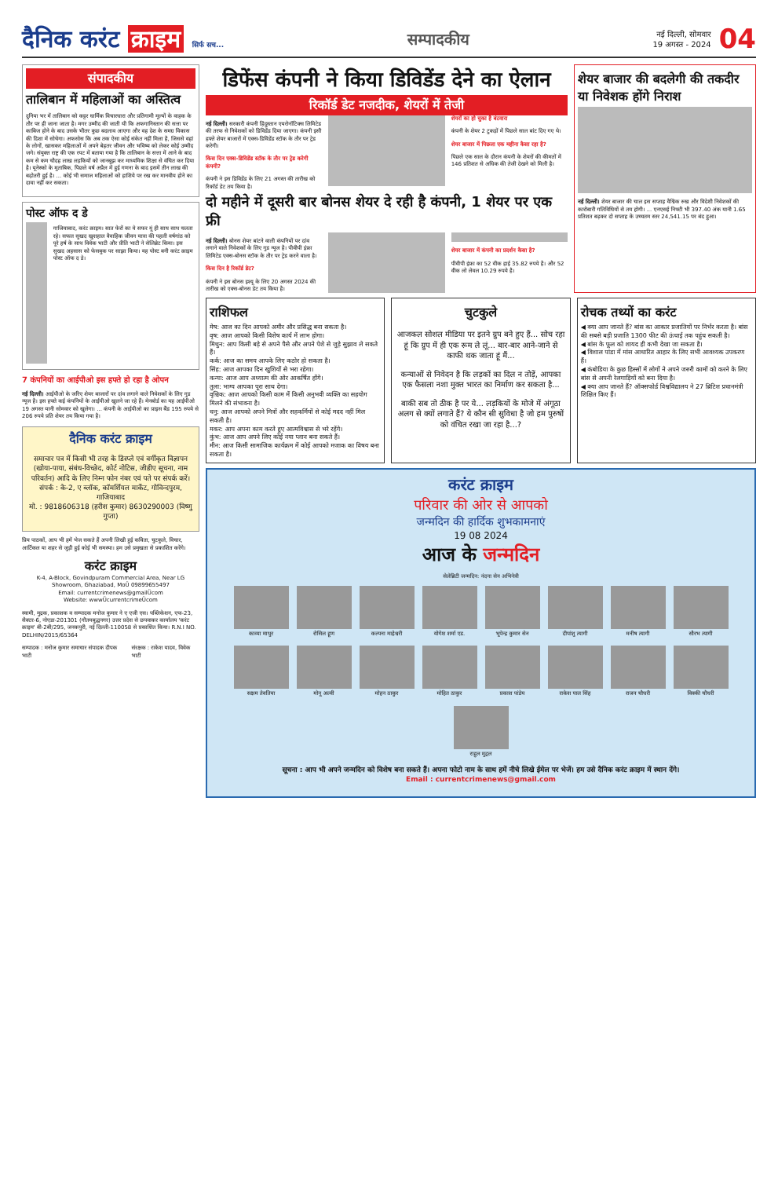दैनिक करंट क्राइम सिर्फ सच...
सम्पादकीय
नई दिल्ली, सोमवार
19 अगस्त - 2024
04
संपादकीय
तालिबान में महिलाओं का अस्तित्व
दुनिया भर में तालिबान को कट्टर धार्मिक विचारधारा और प्रतिगामी मूल्यों के वाहक के तौर पर ही जाना जाता है। मगर उम्मीद की जाती थी कि अफगानिस्तान की सत्ता पर काबिज होने के बाद उसके भीतर कुछ बदलाव आएगा और वह देश के समग्र विकास की दिशा में सोचेगा। अफसोस कि अब तक ऐसा कोई संकेत नहीं मिला है, जिससे वहां के लोगों, खासकर महिलाओं में अपने बेहतर जीवन और भविष्य को लेकर कोई उम्मीद जगे। संयुक्त राष्ट्र की एक रपट में बताया गया है कि तालिबान के सत्ता में आने के बाद कम से कम चौदह लाख लड़कियों को जानबूझ कर माध्यमिक शिक्षा से वंचित कर दिया है। यूनेस्को के मुताबिक, पिछले वर्ष अप्रैल में हुई गणना के बाद इसमें तीन लाख की बढ़ोतरी हुई है। ... कोई भी समाज महिलाओं को हाशिये पर रख कर मानवीय होने का दावा नहीं कर सकता।
पोस्ट ऑफ द डे
गाजियाबाद, करंट क्राइम। सात फेरों का ये सफर यूं ही साथ साथ चलता रहे। सफल सुखद खुशहाल वैवाहिक जीवन यात्रा की पहली वर्षगांठ को पूरे हर्ष के साथ विवेक भाटी और प्रीति भाटी ने सेलिब्रेट किया। इस सुखद अहसास को फेसबुक पर साझा किया। यह पोस्ट बनी करंट क्राइम पोस्ट ऑफ द डे।
7 कंपनियों का आईपीओ इस हफ्ते हो रहा है ओपन
नई दिल्ली। आईपीओ के जरिए शेयर बाजारों पर दांव लगाने वाले निवेशकों के लिए गुड न्यूज है। इस हफ्ते कई कंपनियों के आईपीओ खुलने जा रहे हैं। मेनबोर्ड का यह आईपीओ 19 अगस्त यानी सोमवार को खुलेगा। ... कंपनी के आईपीओ का प्राइस बैंड 195 रुपये से 206 रुपये प्रति शेयर तय किया गया है।
दैनिक करंट क्राइम
समाचार पत्र में किसी भी तरह के डिस्प्ले एवं वर्गीकृत विज्ञापन (खोया-पाया, संबंध-विच्छेद, कोर्ट नोटिस, जीडीए सूचना, नाम परिवर्तन) आदि के लिए निम्न फोन नंबर एवं पते पर संपर्क करें।
संपर्क : के-2, ए ब्लॉक, कॉमर्शियल मार्केट, गोविन्दपुरम, गाजियाबाद
मो. : 9818606318 (हरीश कुमार) 8630290003 (विष्णु गुप्ता)
प्रिय पाठकों, आप भी हमें भेज सकते हैं अपनी लिखी हुई कविता, चुटकुले, विचार, आर्टिकल या शहर से जुड़ी हुई कोई भी समस्या। हम उसे प्रमुखता से प्रकाशित करेंगे।
करंट क्राइम
K-4, A-Block, Govindpuram Commercial Area, Near LG Showroom, Ghaziabad, MoÜ 09899655497
Email: currentcrimenews@gmailÜcom
Website: wwwÜcurrentcrimeÜcom
स्वामी, मुद्रक, प्रकाशक व सम्पादक मनोज कुमार ने ए एजी एस। पब्लिकेशन, एफ-23, सैक्टर-6, नोएडा-201301 (गौतमबुद्धनगर) उत्तर प्रदेश से छपवाकर कार्यालय 'करंट क्राइम' बी-2बी/295, जनकपुरी, नई दिल्ली-110058 से प्रकाशित किया। R.N.I NO. DELHIN/2015/65364
सम्पादक : मनोज कुमार समाचार संपादक दीपक भाटी संरक्षक : राकेश यादव, विवेक भाटी
डिफेंस कंपनी ने किया डिविडेंड देने का ऐलान
रिकॉर्ड डेट नजदीक, शेयरों में तेजी
नई दिल्ली। सरकारी कंपनी हिंदुस्तान एयरोनॉटिक्स लिमिटेड की तरफ से निवेशकों को डिविडेंड दिया जाएगा। कंपनी इसी हफ्ते शेयर बाजारों में एक्स-डिविडेंड स्टॉक के तौर पर ट्रेड करेगी।
किस दिन एक्स-डिविडेंड स्टॉक के तौर पर ट्रेड करेगी कंपनी?
कंपनी ने इस डिविडेंड के लिए 21 अगस्त की तारीख को रिकॉर्ड डेट तय किया है।
शेयरों का हो चुका है बंटवारा
कंपनी के शेयर 2 टुकड़ों में पिछले साल बांट दिए गए थे।
शेयर बाजार में पिछला एक महीना कैसा रहा है?
पिछले एक साल के दौरान कंपनी के शेयरों की कीमतों में 146 प्रतिशत से अधिक की तेजी देखने को मिली है।
दो महीने में दूसरी बार बोनस शेयर दे रही है कंपनी, 1 शेयर पर एक फ्री
नई दिल्ली। बोनस शेयर बांटने वाली कंपनियों पर दांव लगाने वाले निवेशकों के लिए गुड न्यूज है। पीवीपी इंफ्रा लिमिटेड एक्स-बोनस स्टॉक के तौर पर ट्रेड करने वाला है।
किस दिन है रिकॉर्ड डेट?
कंपनी ने इस बोनस इश्यू के लिए 20 अगस्त 2024 की तारीख को एक्स-बोनस डेट तय किया है।
शेयर बाजार में कंपनी का प्रदर्शन कैसा है?
पीवीपी इंफ्रा का 52 वीक हाई 35.82 रुपये है। और 52 वीक लो लेवल 10.29 रुपये है।
शेयर बाजार की बदलेगी की तकदीर या निवेशक होंगे निराश
नई दिल्ली। शेयर बाजार की चाल इस सप्ताह वैश्विक रुख और विदेशी निवेशकों की कारोबारी गतिविधियों से तय होगी। ... एनएसई निफ्टी भी 397.40 अंक यानी 1.65 प्रतिशत बढ़कर दो सप्ताह के उच्चतम स्तर 24,541.15 पर बंद हुआ।
राशिफल
मेष: आज का दिन आपको अमीर और प्रसिद्ध बना सकता है।
वृष: आज आपको किसी विशेष कार्य में लाभ होगा।
मिथुन: आप किसी बड़े से अपने पैसे और अपने पेशे से जुड़े सुझाव ले सकते हैं।
कर्क: आज का समय आपके लिए कठोर हो सकता है।
सिंह: आज आपका दिन खुशियों से भरा रहेगा।
कन्या: आज आप अध्यात्म की ओर आकर्षित होंगे।
तुला: भाग्य आपका पूरा साथ देगा।
वृश्चिक: आज आपको किसी काम में किसी अनुभवी व्यक्ति का सहयोग मिलने की संभावना है।
धनु: आज आपको अपने मित्रों और सहकर्मियों से कोई मदद नहीं मिल सकती है।
मकर: आप अपना काम करते हुए आत्मविश्वास से भरे रहेंगे।
कुंभ: आज आप अपने लिए कोई नया प्लान बना सकते हैं।
मीन: आज किसी सामाजिक कार्यक्रम में कोई आपको मजाक का विषय बना सकता है।
चुटकुले
आजकल सोशल मीडिया पर इतने ग्रुप बने हुए हैं... सोच रहा हूं कि ग्रुप में ही एक रूम ले लूं... बार-बार आने-जाने से काफी थक जाता हूं मैं...
कन्याओं से निवेदन है कि लड़कों का दिल न तोड़ें, आपका एक फैसला नशा मुक्त भारत का निर्माण कर सकता है...
बाकी सब तो ठीक है पर ये... लड़कियों के मोजे में अंगूठा अलग से क्यों लगाते हैं? ये कौन सी सुविधा है जो हम पुरुषों को वंचित रखा जा रहा है...?
रोचक तथ्यों का करंट
◀ क्या आप जानते हैं? बांस का आकार प्रजातियों पर निर्भर करता है। बांस की सबसे बड़ी प्रजाति 1300 फीट की ऊंचाई तक पहुंच सकती है।
◀ बांस के फूल को शायद ही कभी देखा जा सकता है।
◀ विशाल पांडा में मांस आधारित आहार के लिए सभी आवश्यक उपकरण हैं।
◀ कंबोडिया के कुछ हिस्सों में लोगों ने अपने जरुरी कामों को करने के लिए बांस से अपनी रेलगाड़ियों को बना दिया है।
◀ क्या आप जानते हैं? ऑक्सफोर्ड विश्वविद्यालय ने 27 ब्रिटिश प्रधानमंत्री शिक्षित किए हैं।
करंट क्राइम
परिवार की ओर से आपको
जन्मदिन की हार्दिक शुभकामनाएं
19 08 2024
आज के जन्मदिन
सेलेब्रिटी जन्मदिन: नंदना सेन अभिनेत्री
काव्या माथुर
रोसिल हूण
कल्पना माहेश्वरी
योगेश शर्मा एड.
भूपेन्द्र कुमार सेन
दीपांशु त्यागी
मनीष त्यागी
सौरभ त्यागी
सक्षम तेवतिया
मोनू अल्वी
मोहन ठाकुर
मोहित ठाकुर
प्रकाश पांडेय
राकेश पाल सिंह
राजन चौधरी
विक्की चौधरी
राहुल मुद्गल
सूचना : आप भी अपने जन्मदिन को विशेष बना सकते हैं। अपना फोटो नाम के साथ हमें नीचे लिखे ईमेल पर भेजें। हम उसे दैनिक करंट क्राइम में स्थान देंगे।
Email : currentcrimenews@gmail.com